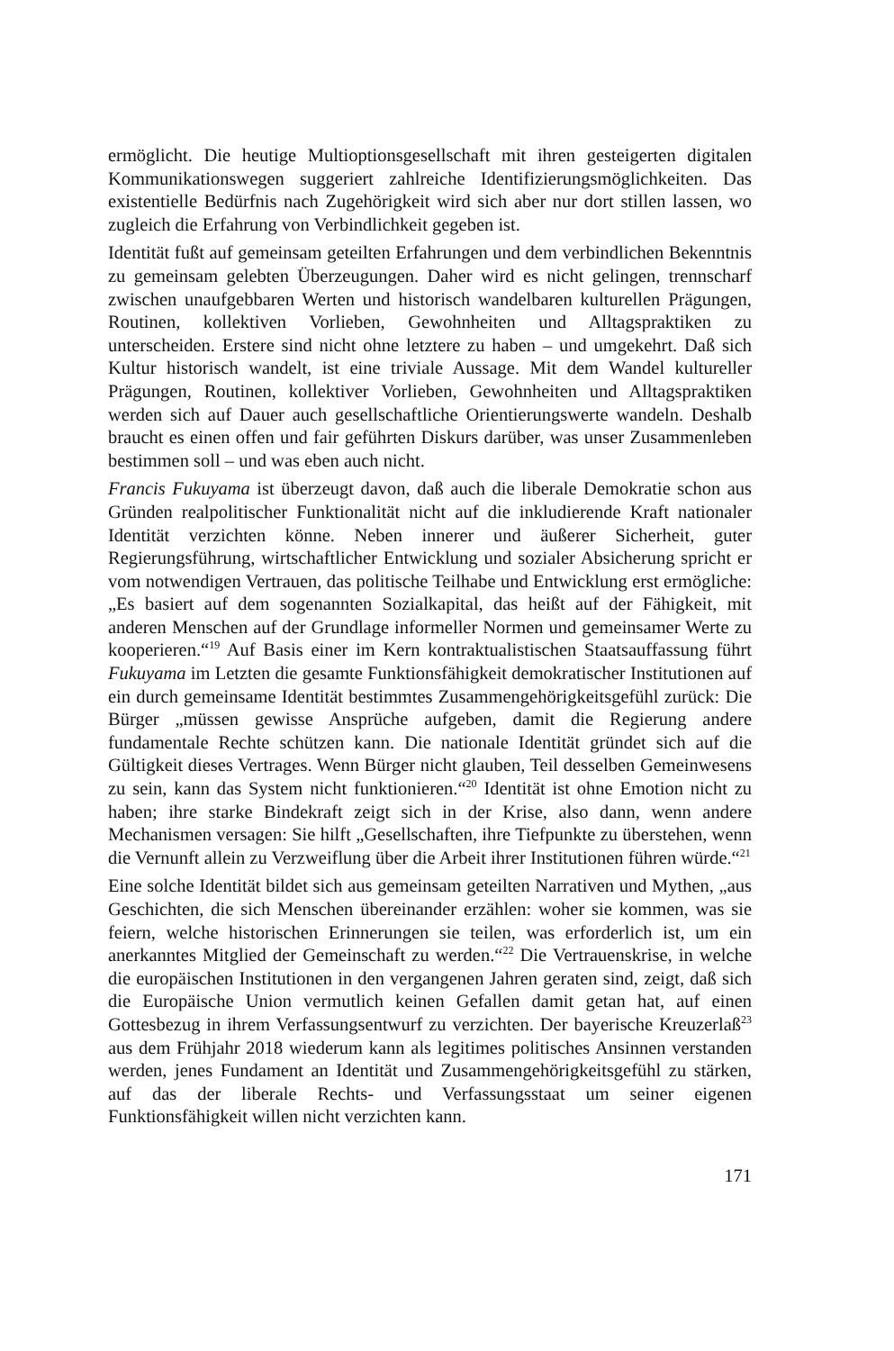ermöglicht. Die heutige Multioptionsgesellschaft mit ihren gesteigerten digitalen Kommunikationswegen suggeriert zahlreiche Identifizierungsmöglichkeiten. Das existentielle Bedürfnis nach Zugehörigkeit wird sich aber nur dort stillen lassen, wo zugleich die Erfahrung von Verbindlichkeit gegeben ist.
Identität fußt auf gemeinsam geteilten Erfahrungen und dem verbindlichen Bekenntnis zu gemeinsam gelebten Überzeugungen. Daher wird es nicht gelingen, trennscharf zwischen unaufgebbaren Werten und historisch wandelbaren kulturellen Prägungen, Routinen, kollektiven Vorlieben, Gewohnheiten und Alltagspraktiken zu unterscheiden. Erstere sind nicht ohne letztere zu haben – und umgekehrt. Daß sich Kultur historisch wandelt, ist eine triviale Aussage. Mit dem Wandel kultureller Prägungen, Routinen, kollektiver Vorlieben, Gewohnheiten und Alltagspraktiken werden sich auf Dauer auch gesellschaftliche Orientierungswerte wandeln. Deshalb braucht es einen offen und fair geführten Diskurs darüber, was unser Zusammenleben bestimmen soll – und was eben auch nicht.
Francis Fukuyama ist überzeugt davon, daß auch die liberale Demokratie schon aus Gründen realpolitischer Funktionalität nicht auf die inkludierende Kraft nationaler Identität verzichten könne. Neben innerer und äußerer Sicherheit, guter Regierungsführung, wirtschaftlicher Entwicklung und sozialer Absicherung spricht er vom notwendigen Vertrauen, das politische Teilhabe und Entwicklung erst ermögliche: „Es basiert auf dem sogenannten Sozialkapital, das heißt auf der Fähigkeit, mit anderen Menschen auf der Grundlage informeller Normen und gemeinsamer Werte zu kooperieren.“<sup>19</sup> Auf Basis einer im Kern kontraktualistischen Staatsauffassung führt Fukuyama im Letzten die gesamte Funktionsfähigkeit demokratischer Institutionen auf ein durch gemeinsame Identität bestimmtes Zusammengehörigkeitsgefühl zurück: Die Bürger „müssen gewisse Ansprüche aufgeben, damit die Regierung andere fundamentale Rechte schützen kann. Die nationale Identität gründet sich auf die Gültigkeit dieses Vertrages. Wenn Bürger nicht glauben, Teil desselben Gemeinwesens zu sein, kann das System nicht funktionieren.“<sup>20</sup> Identität ist ohne Emotion nicht zu haben; ihre starke Bindekraft zeigt sich in der Krise, also dann, wenn andere Mechanismen versagen: Sie hilft „Gesellschaften, ihre Tiefpunkte zu überstehen, wenn die Vernunft allein zu Verzweiflung über die Arbeit ihrer Institutionen führen würde.“<sup>21</sup>
Eine solche Identität bildet sich aus gemeinsam geteilten Narrativen und Mythen, „aus Geschichten, die sich Menschen übereinander erzählen: woher sie kommen, was sie feiern, welche historischen Erinnerungen sie teilen, was erforderlich ist, um ein anerkanntes Mitglied der Gemeinschaft zu werden.“<sup>22</sup> Die Vertrauenskrise, in welche die europäischen Institutionen in den vergangenen Jahren geraten sind, zeigt, daß sich die Europäische Union vermutlich keinen Gefallen damit getan hat, auf einen Gottesbezug in ihrem Verfassungsentwurf zu verzichten. Der bayerische Kreuzerlaß<sup>23</sup> aus dem Frühjahr 2018 wiederum kann als legitimes politisches Ansinnen verstanden werden, jenes Fundament an Identität und Zusammengehörigkeitsgefühl zu stärken, auf das der liberale Rechts- und Verfassungsstaat um seiner eigenen Funktionsfähigkeit willen nicht verzichten kann.
171